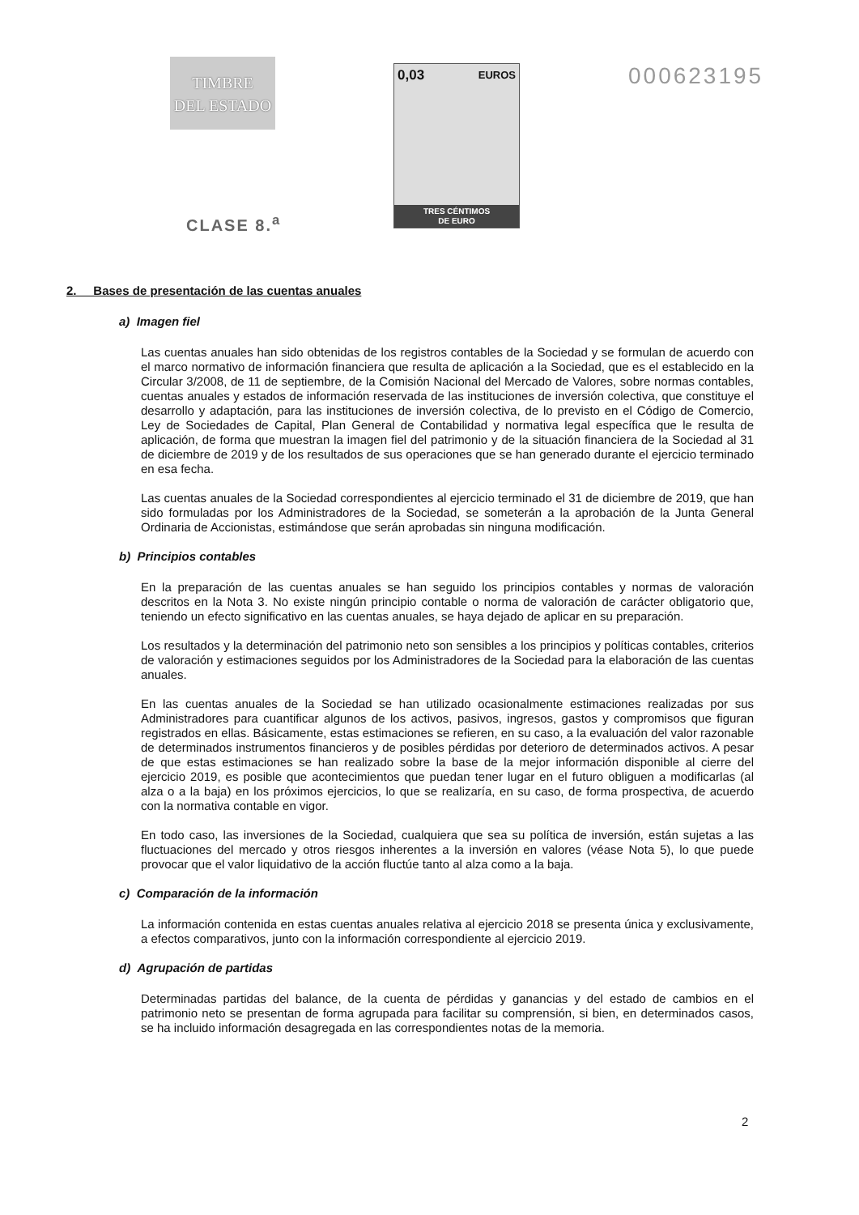TIMBRE
DEL ESTADO
CLASE 8.<sup>a</sup>
0,03 EUROS
TRES CÉNTIMOS
DE EURO
000623195
2. Bases de presentación de las cuentas anuales
a) Imagen fiel
Las cuentas anuales han sido obtenidas de los registros contables de la Sociedad y se formulan de acuerdo con el marco normativo de información financiera que resulta de aplicación a la Sociedad, que es el establecido en la Circular 3/2008, de 11 de septiembre, de la Comisión Nacional del Mercado de Valores, sobre normas contables, cuentas anuales y estados de información reservada de las instituciones de inversión colectiva, que constituye el desarrollo y adaptación, para las instituciones de inversión colectiva, de lo previsto en el Código de Comercio, Ley de Sociedades de Capital, Plan General de Contabilidad y normativa legal específica que le resulta de aplicación, de forma que muestran la imagen fiel del patrimonio y de la situación financiera de la Sociedad al 31 de diciembre de 2019 y de los resultados de sus operaciones que se han generado durante el ejercicio terminado en esa fecha.
Las cuentas anuales de la Sociedad correspondientes al ejercicio terminado el 31 de diciembre de 2019, que han sido formuladas por los Administradores de la Sociedad, se someterán a la aprobación de la Junta General Ordinaria de Accionistas, estimándose que serán aprobadas sin ninguna modificación.
b) Principios contables
En la preparación de las cuentas anuales se han seguido los principios contables y normas de valoración descritos en la Nota 3. No existe ningún principio contable o norma de valoración de carácter obligatorio que, teniendo un efecto significativo en las cuentas anuales, se haya dejado de aplicar en su preparación.
Los resultados y la determinación del patrimonio neto son sensibles a los principios y políticas contables, criterios de valoración y estimaciones seguidos por los Administradores de la Sociedad para la elaboración de las cuentas anuales.
En las cuentas anuales de la Sociedad se han utilizado ocasionalmente estimaciones realizadas por sus Administradores para cuantificar algunos de los activos, pasivos, ingresos, gastos y compromisos que figuran registrados en ellas. Básicamente, estas estimaciones se refieren, en su caso, a la evaluación del valor razonable de determinados instrumentos financieros y de posibles pérdidas por deterioro de determinados activos. A pesar de que estas estimaciones se han realizado sobre la base de la mejor información disponible al cierre del ejercicio 2019, es posible que acontecimientos que puedan tener lugar en el futuro obliguen a modificarlas (al alza o a la baja) en los próximos ejercicios, lo que se realizaría, en su caso, de forma prospectiva, de acuerdo con la normativa contable en vigor.
En todo caso, las inversiones de la Sociedad, cualquiera que sea su política de inversión, están sujetas a las fluctuaciones del mercado y otros riesgos inherentes a la inversión en valores (véase Nota 5), lo que puede provocar que el valor liquidativo de la acción fluctúe tanto al alza como a la baja.
c) Comparación de la información
La información contenida en estas cuentas anuales relativa al ejercicio 2018 se presenta única y exclusivamente, a efectos comparativos, junto con la información correspondiente al ejercicio 2019.
d) Agrupación de partidas
Determinadas partidas del balance, de la cuenta de pérdidas y ganancias y del estado de cambios en el patrimonio neto se presentan de forma agrupada para facilitar su comprensión, si bien, en determinados casos, se ha incluido información desagregada en las correspondientes notas de la memoria.
2